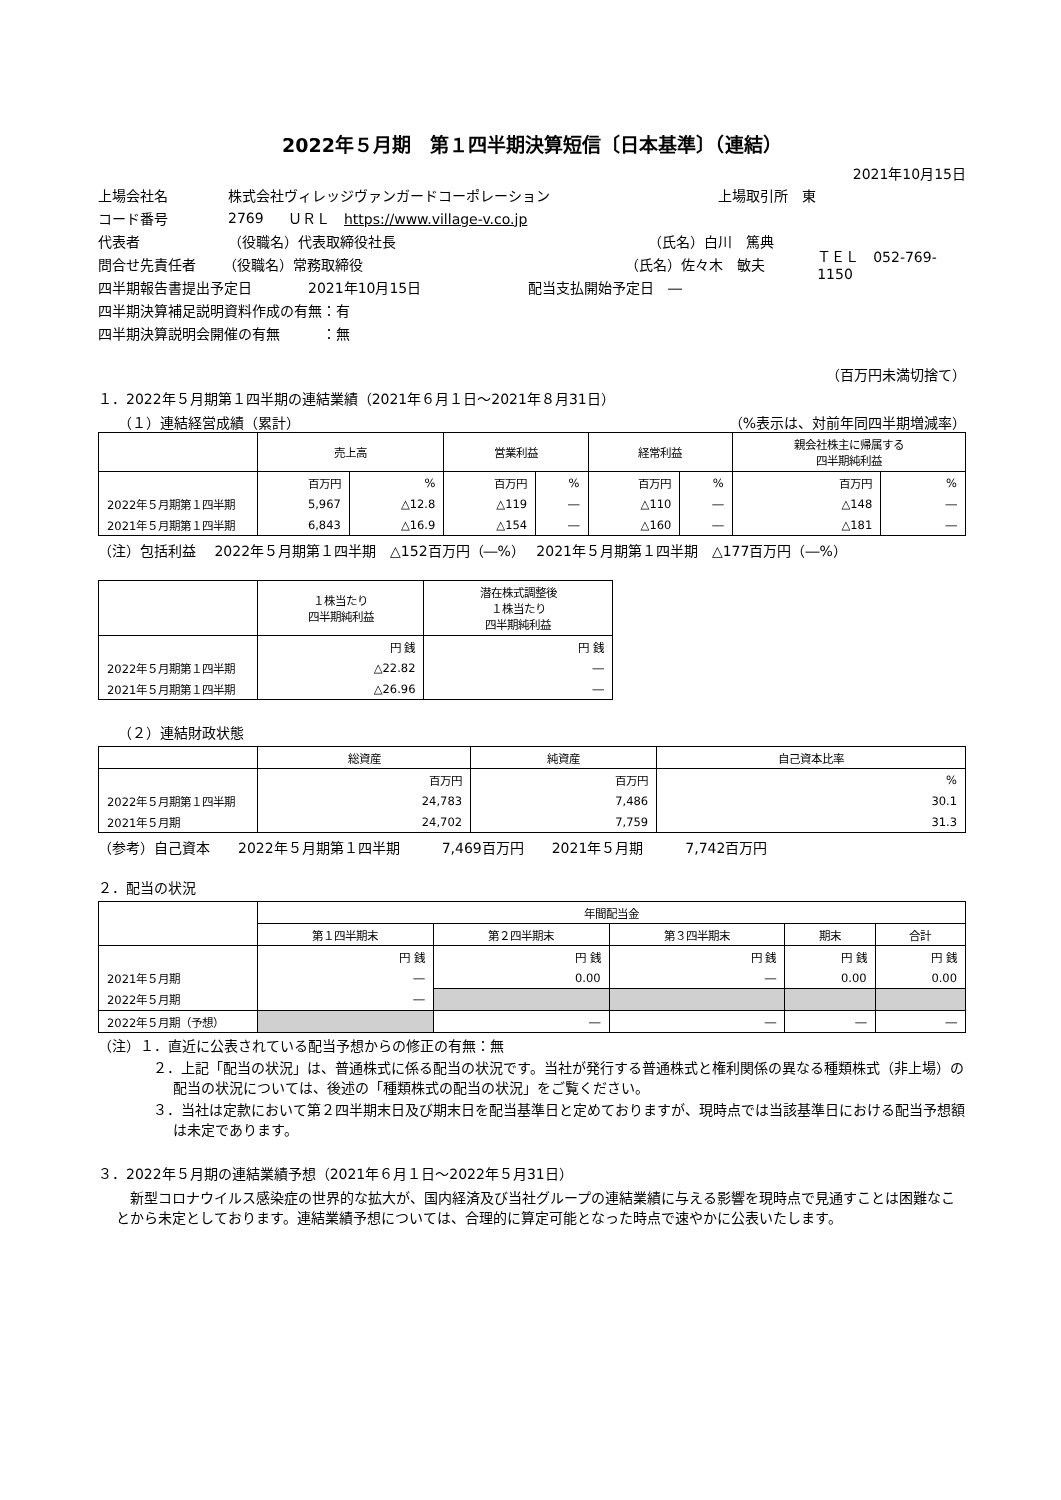2022年５月期　第１四半期決算短信〔日本基準〕（連結）
2021年10月15日
上場会社名 株式会社ヴィレッジヴァンガードコーポレーション 上場取引所　東
コード番号 2769 ＵＲＬ　https://www.village-v.co.jp
代表者 （役職名）代表取締役社長 （氏名）白川　篤典
問合せ先責任者 （役職名）常務取締役 （氏名）佐々木　敏夫 ＴＥＬ　052-769-1150
四半期報告書提出予定日 2021年10月15日 配当支払開始予定日　―
四半期決算補足説明資料作成の有無：有
四半期決算説明会開催の有無　　　：無
（百万円未満切捨て）
１．2022年５月期第１四半期の連結業績（2021年６月１日～2021年８月31日）
（１）連結経営成績（累計） （%表示は、対前年同四半期増減率）
| | 売上高 | | 営業利益 | | 経常利益 | | 親会社株主に帰属する 四半期純利益 | |
| --- | --- | --- | --- | --- | --- | --- | --- | --- |
| | 百万円 | % | 百万円 | % | 百万円 | % | 百万円 | % |
| 2022年５月期第１四半期 | 5,967 | △12.8 | △119 | ― | △110 | ― | △148 | ― |
| 2021年５月期第１四半期 | 6,843 | △16.9 | △154 | ― | △160 | ― | △181 | ― |
（注）包括利益　 2022年５月期第１四半期　△152百万円（―%）　 2021年５月期第１四半期　△177百万円（―%）
| | １株当たり 四半期純利益 | 潜在株式調整後 １株当たり 四半期純利益 |
| --- | --- | --- |
| | 円 銭 | 円 銭 |
| 2022年５月期第１四半期 | △22.82 | ― |
| 2021年５月期第１四半期 | △26.96 | ― |
（２）連結財政状態
| | 総資産 | 純資産 | 自己資本比率 |
| --- | --- | --- | --- |
| | 百万円 | 百万円 | % |
| 2022年５月期第１四半期 | 24,783 | 7,486 | 30.1 |
| 2021年５月期 | 24,702 | 7,759 | 31.3 |
（参考）自己資本　　2022年５月期第１四半期　　　7,469百万円　　2021年５月期　　　7,742百万円
２．配当の状況
| | 年間配当金 | | | | |
| --- | --- | --- | --- | --- | --- |
| | 第１四半期末 | 第２四半期末 | 第３四半期末 | 期末 | 合計 |
| | 円 銭 | 円 銭 | 円 銭 | 円 銭 | 円 銭 |
| 2021年５月期 | ― | 0.00 | ― | 0.00 | 0.00 |
| 2022年５月期 | ― | | | | |
| 2022年５月期（予想） | | ― | ― | ― | ― |
（注）１．直近に公表されている配当予想からの修正の有無：無
２．上記「配当の状況」は、普通株式に係る配当の状況です。当社が発行する普通株式と権利関係の異なる種類株式（非上場）の配当の状況については、後述の「種類株式の配当の状況」をご覧ください。
３．当社は定款において第２四半期末日及び期末日を配当基準日と定めておりますが、現時点では当該基準日における配当予想額は未定であります。
３．2022年５月期の連結業績予想（2021年６月１日～2022年５月31日）
新型コロナウイルス感染症の世界的な拡大が、国内経済及び当社グループの連結業績に与える影響を現時点で見通すことは困難なことから未定としております。連結業績予想については、合理的に算定可能となった時点で速やかに公表いたします。